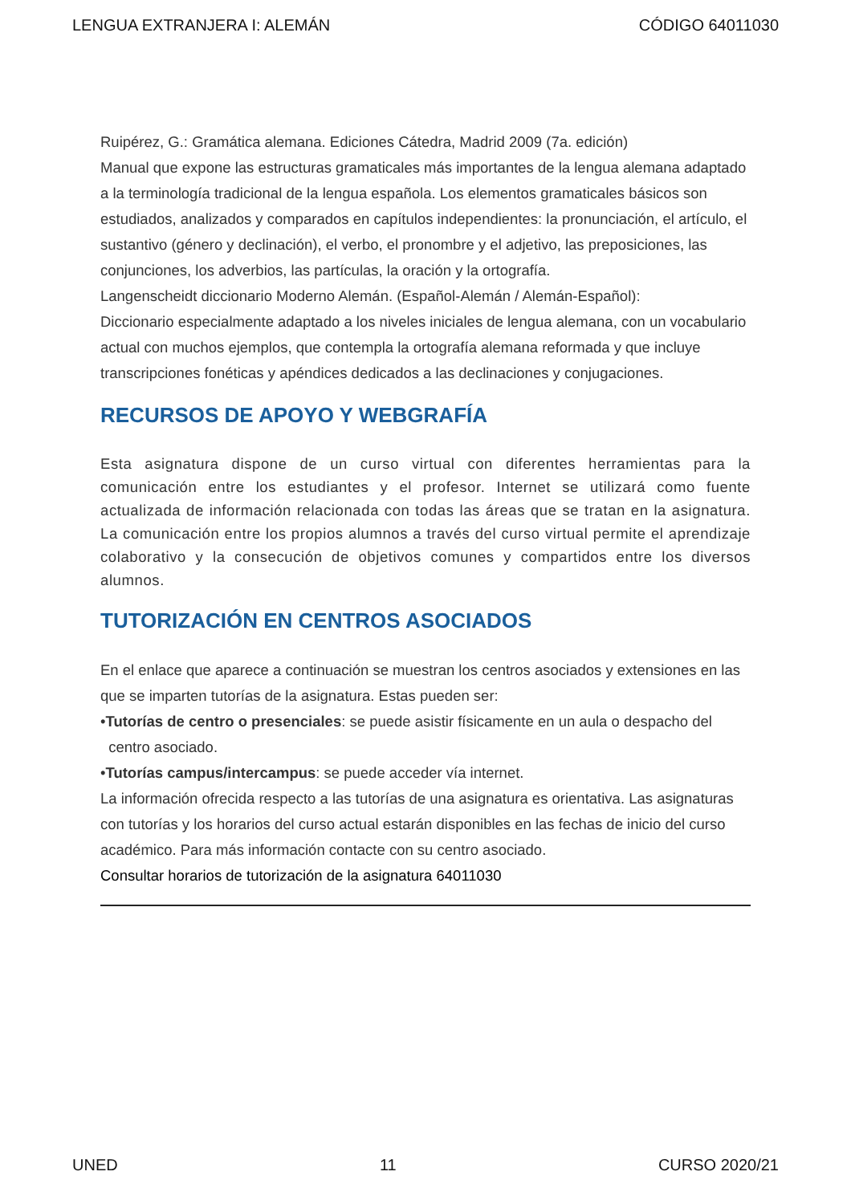LENGUA EXTRANJERA I: ALEMÁN CÓDIGO 64011030
Ruipérez, G.: Gramática alemana. Ediciones Cátedra, Madrid 2009 (7a. edición)
Manual que expone las estructuras gramaticales más importantes de la lengua alemana adaptado a la terminología tradicional de la lengua española. Los elementos gramaticales básicos son estudiados, analizados y comparados en capítulos independientes: la pronunciación, el artículo, el sustantivo (género y declinación), el verbo, el pronombre y el adjetivo, las preposiciones, las conjunciones, los adverbios, las partículas, la oración y la ortografía.
Langenscheidt diccionario Moderno Alemán. (Español-Alemán / Alemán-Español):
Diccionario especialmente adaptado a los niveles iniciales de lengua alemana, con un vocabulario actual con muchos ejemplos, que contempla la ortografía alemana reformada y que incluye transcripciones fonéticas y apéndices dedicados a las declinaciones y conjugaciones.
RECURSOS DE APOYO Y WEBGRAFÍA
Esta asignatura dispone de un curso virtual con diferentes herramientas para la comunicación entre los estudiantes y el profesor. Internet se utilizará como fuente actualizada de información relacionada con todas las áreas que se tratan en la asignatura. La comunicación entre los propios alumnos a través del curso virtual permite el aprendizaje colaborativo y la consecución de objetivos comunes y compartidos entre los diversos alumnos.
TUTORIZACIÓN EN CENTROS ASOCIADOS
En el enlace que aparece a continuación se muestran los centros asociados y extensiones en las que se imparten tutorías de la asignatura. Estas pueden ser:
•Tutorías de centro o presenciales: se puede asistir físicamente en un aula o despacho del
centro asociado.
•Tutorías campus/intercampus: se puede acceder vía internet.
La información ofrecida respecto a las tutorías de una asignatura es orientativa. Las asignaturas con tutorías y los horarios del curso actual estarán disponibles en las fechas de inicio del curso académico. Para más información contacte con su centro asociado.
Consultar horarios de tutorización de la asignatura 64011030
UNED 11 CURSO 2020/21